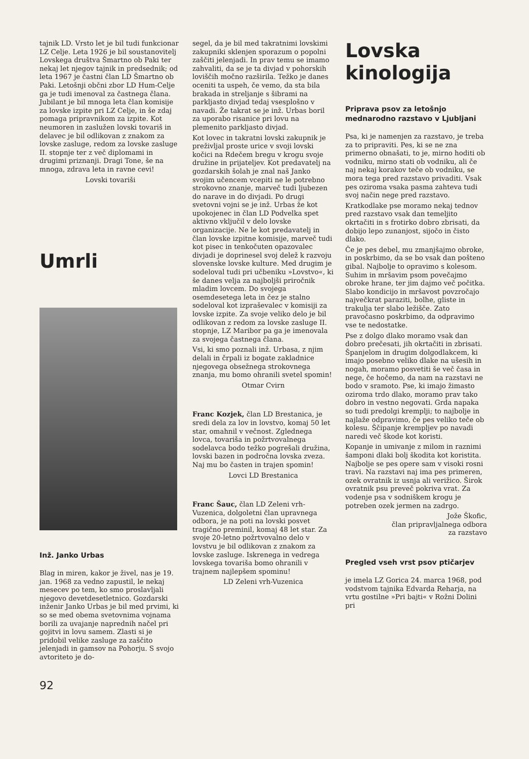tajnik LD. Vrsto let je bil tudi funkcionar LZ Celje. Leta 1926 je bil soustanovitelj Lovskega društva Šmartno ob Paki ter nekaj let njegov tajnik in predsednik; od leta 1967 je častni član LD Šmartno ob Paki. Letošnji občni zbor LD Hum-Celje ga je tudi imenoval za častnega člana. Jubilant je bil mnoga leta član komisije za lovske izpite pri LZ Celje, in še zdaj pomaga pripravnikom za izpite. Kot neumoren in zaslužen lovski tovariš in delavec je bil odlikovan z znakom za lovske zasluge, redom za lovske zasluge II. stopnje ter z več diplomami in drugimi priznanji. Dragi Tone, še na mnoga, zdrava leta in ravne cevi!
Lovski tovariši
Umrli
Inž. Janko Urbas
Blag in miren, kakor je živel, nas je 19. jan. 1968 za vedno zapustil, le nekaj mesecev po tem, ko smo proslavljali njegovo devetdesetletnico. Gozdarski inženir Janko Urbas je bil med prvimi, ki so se med obema svetovnima vojnama borili za uvajanje naprednih načel pri gojitvi in lovu samem. Zlasti si je pridobil velike zasluge za zaščito jelenjadi in gamsov na Pohorju. S svojo avtoriteto je do-
segel, da je bil med takratnimi lovskimi zakupniki sklenjen sporazum o popolni zaščiti jelenjadi. In prav temu se imamo zahvaliti, da se je ta divjad v pohorskih loviščih močno razširila. Težko je danes oceniti ta uspeh, če vemo, da sta bila brakada in streljanje s šibrami na parkljasto divjad tedaj vsesplošno v navadi. Že takrat se je inž. Urbas boril za uporabo risanice pri lovu na plemenito parkljasto divjad.
Kot lovec in takratni lovski zakupnik je preživljal proste urice v svoji lovski kočici na Rdečem bregu v krogu svoje družine in prijateljev. Kot predavatelj na gozdarskih šolah je znal naš Janko svojim učencem vcepiti ne le potrebno strokovno znanje, marveč tudi ljubezen do narave in do divjadi. Po drugi svetovni vojni se je inž. Urbas že kot upokojenec in član LD Podvelka spet aktivno vključil v delo lovske organizacije. Ne le kot predavatelj in član lovske izpitne komisije, marveč tudi kot pisec in tenkočuten opazovalec divjadi je doprinesel svoj delež k razvoju slovenske lovske kulture. Med drugim je sodeloval tudi pri učbeniku »Lovstvo«, ki še danes velja za najboljši priročnik mladim lovcem. Do svojega osemdesetega leta in čez je stalno sodeloval kot izpraševalec v komisiji za lovske izpite. Za svoje veliko delo je bil odlikovan z redom za lovske zasluge II. stopnje, LZ Maribor pa ga je imenovala za svojega častnega člana.
Vsi, ki smo poznali inž. Urbasa, z njim delali in črpali iz bogate zakladnice njegovega obsežnega strokovnega znanja, mu bomo ohranili svetel spomin!
Otmar Cvirn
Franc Kozjek, član LD Brestanica, je sredi dela za lov in lovstvo, komaj 50 let star, omahnil v večnost. Zglednega lovca, tovariša in požrtvovalnega sodelavca bodo težko pogrešali družina, lovski bazen in področna lovska zveza. Naj mu bo časten in trajen spomin!
Lovci LD Brestanica
Franc Šauc, član LD Zeleni vrh-Vuzenica, dolgoletni član upravnega odbora, je na poti na lovski posvet tragično preminil, komaj 48 let star. Za svoje 20-letno požrtvovalno delo v lovstvu je bil odlikovan z znakom za lovske zasluge. Iskrenega in vedrega lovskega tovariša bomo ohranili v trajnem najlepšem spominu!
LD Zeleni vrh-Vuzenica
Lovska
kinologija
Priprava psov za letošnjo mednarodno razstavo v Ljubljani
Psa, ki je namenjen za razstavo, je treba za to pripraviti. Pes, ki se ne zna primerno obnašati, to je, mirno hoditi ob vodniku, mirno stati ob vodniku, ali če naj nekaj korakov teče ob vodniku, se mora tega pred razstavo privaditi. Vsak pes oziroma vsaka pasma zahteva tudi svoj način nege pred razstavo.
Kratkodlake pse moramo nekaj tednov pred razstavo vsak dan temeljito okrtačiti in s frotirko dobro zbrisati, da dobijo lepo zunanjost, sijočo in čisto dlako.
Če je pes debel, mu zmanjšajmo obroke, in poskrbimo, da se bo vsak dan pošteno gibal. Najbolje to opravimo s kolesom. Suhim in mršavim psom povečajmo obroke hrane, ter jim dajmo več počitka. Slabo kondicijo in mršavost povzročajo največkrat paraziti, bolhe, gliste in trakulja ter slabo ležišče. Zato pravočasno poskrbimo, da odpravimo vse te nedostatke.
Pse z dolgo dlako moramo vsak dan dobro prečesati, jih okrtačiti in zbrisati. Španjelom in drugim dolgodlakcem, ki imajo posebno veliko dlake na ušesih in nogah, moramo posvetiti še več časa in nege, če hočemo, da nam na razstavi ne bodo v sramoto. Pse, ki imajo žimasto oziroma trdo dlako, moramo prav tako dobro in vestno negovati. Grda napaka so tudi predolgi kremplji; to najbolje in najlaže odpravimo, če pes veliko teče ob kolesu. Ščipanje kremp­ljev po navadi naredi več škode kot koristi.
Kopanje in umivanje z milom in raznimi šamponi dlaki bolj škodita kot koristita. Najbolje se pes opere sam v visoki rosni travi. Na razstavi naj ima pes primeren, ozek ovratnik iz usnja ali verižico. Širok ovratnik psu preveč pokriva vrat. Za vodenje psa v sodniškem krogu je potreben ozek jermen na zadrgo.
Jože Škofic,
član pripravljalnega odbora
za razstavo
Pregled vseh vrst psov ptičarjev
je imela LZ Gorica 24. marca 1968, pod vodstvom tajnika Edvarda Reharja, na vrtu gostilne »Pri bajti« v Rožni Dolini pri
92